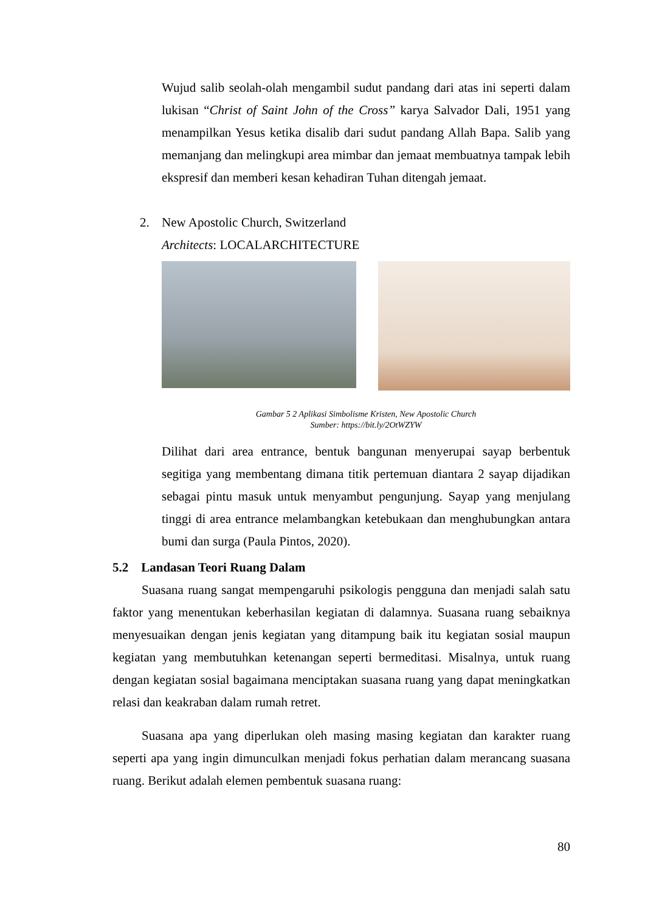Wujud salib seolah-olah mengambil sudut pandang dari atas ini seperti dalam lukisan “Christ of Saint John of the Cross” karya Salvador Dali, 1951 yang menampilkan Yesus ketika disalib dari sudut pandang Allah Bapa. Salib yang memanjang dan melingkupi area mimbar dan jemaat membuatnya tampak lebih ekspresif dan memberi kesan kehadiran Tuhan ditengah jemaat.
2.
New Apostolic Church, Switzerland
Architects: LOCALARCHITECTURE
Gambar 5 2 Aplikasi Simbolisme Kristen, New Apostolic Church
Sumber: https://bit.ly/2OtWZYW
Dilihat dari area entrance, bentuk bangunan menyerupai sayap berbentuk segitiga yang membentang dimana titik pertemuan diantara 2 sayap dijadikan sebagai pintu masuk untuk menyambut pengunjung. Sayap yang menjulang tinggi di area entrance melambangkan ketebukaan dan menghubungkan antara bumi dan surga (Paula Pintos, 2020).
5.2 Landasan Teori Ruang Dalam
Suasana ruang sangat mempengaruhi psikologis pengguna dan menjadi salah satu faktor yang menentukan keberhasilan kegiatan di dalamnya. Suasana ruang sebaiknya menyesuaikan dengan jenis kegiatan yang ditampung baik itu kegiatan sosial maupun kegiatan yang membutuhkan ketenangan seperti bermeditasi. Misalnya, untuk ruang dengan kegiatan sosial bagaimana menciptakan suasana ruang yang dapat meningkatkan relasi dan keakraban dalam rumah retret.
Suasana apa yang diperlukan oleh masing masing kegiatan dan karakter ruang seperti apa yang ingin dimunculkan menjadi fokus perhatian dalam merancang suasana ruang. Berikut adalah elemen pembentuk suasana ruang:
80